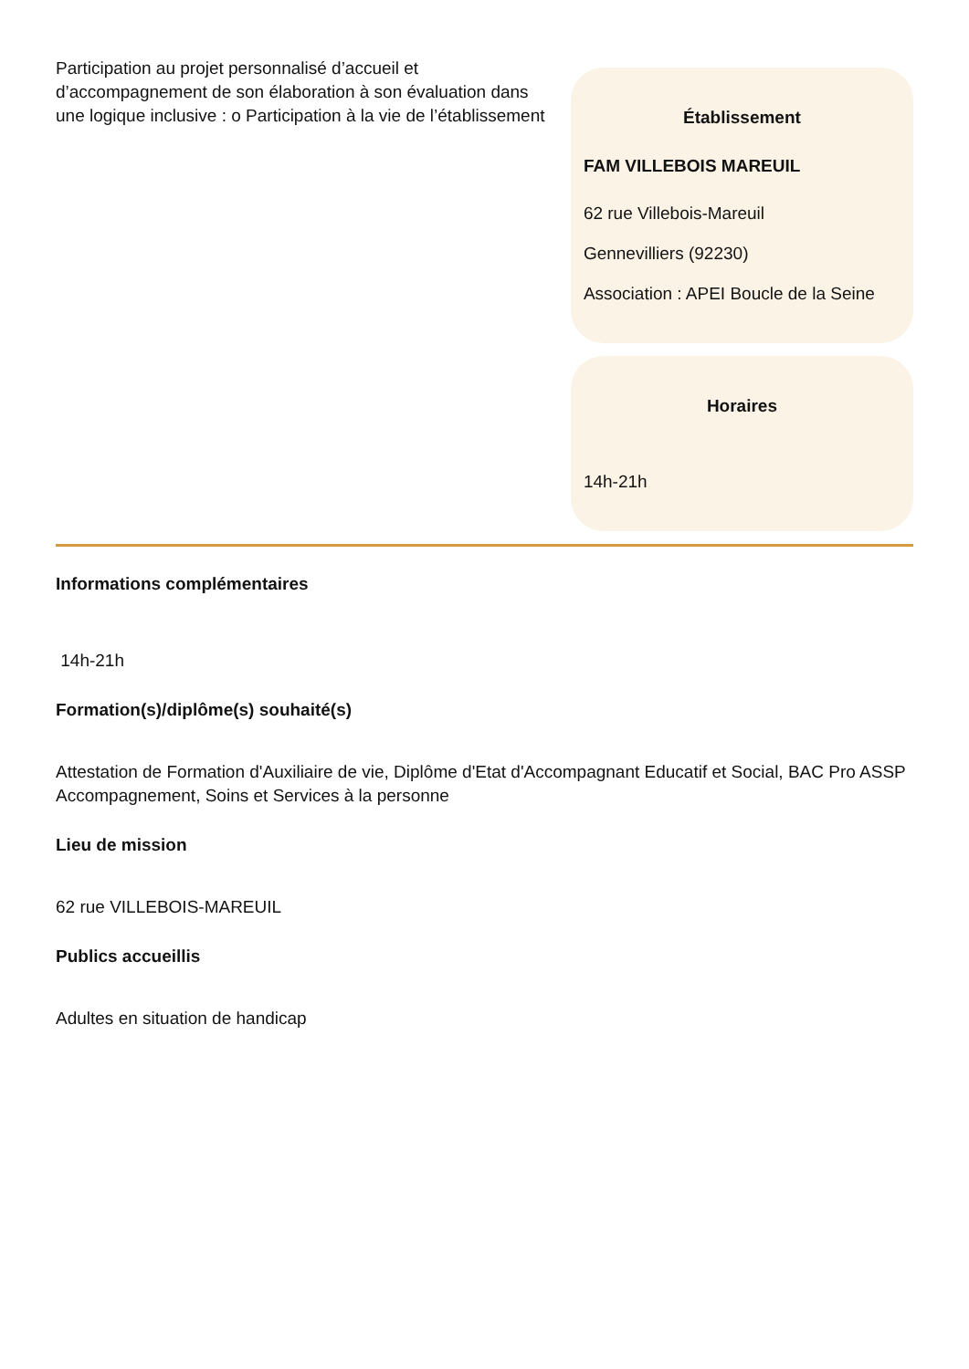Participation au projet personnalisé d’accueil et d’accompagnement de son élaboration à son évaluation dans une logique inclusive : o Participation à la vie de l’établissement
Établissement
FAM VILLEBOIS MAREUIL
62 rue Villebois-Mareuil
Gennevilliers (92230)
Association : APEI Boucle de la Seine
Horaires
14h-21h
Informations complémentaires
14h-21h
Formation(s)/diplôme(s) souhaité(s)
Attestation de Formation d'Auxiliaire de vie, Diplôme d'Etat d'Accompagnant Educatif et Social, BAC Pro ASSP Accompagnement, Soins et Services à la personne
Lieu de mission
62 rue VILLEBOIS-MAREUIL
Publics accueillis
Adultes en situation de handicap